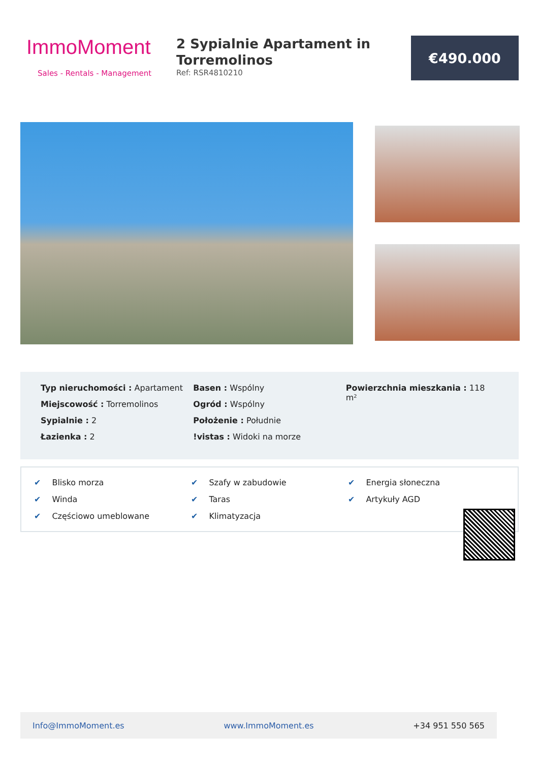ImmoMoment
Sales - Rentals - Management
2 Sypialnie Apartament in Torremolinos
Ref: RSR4810210
€490.000
Typ nieruchomości : Apartament
Miejscowość : Torremolinos
Sypialnie : 2
Łazienka : 2
Basen : Wspólny
Ogród : Wspólny
Położenie : Południe
!vistas : Widoki na morze
Powierzchnia mieszkania : 118 m²
✔ Blisko morza
✔ Szafy w zabudowie
✔ Energia słoneczna
✔ Winda
✔ Taras
✔ Artykuły AGD
✔ Częściowo umeblowane
✔ Klimatyzacja
Info@ImmoMoment.es www.ImmoMoment.es +34 951 550 565